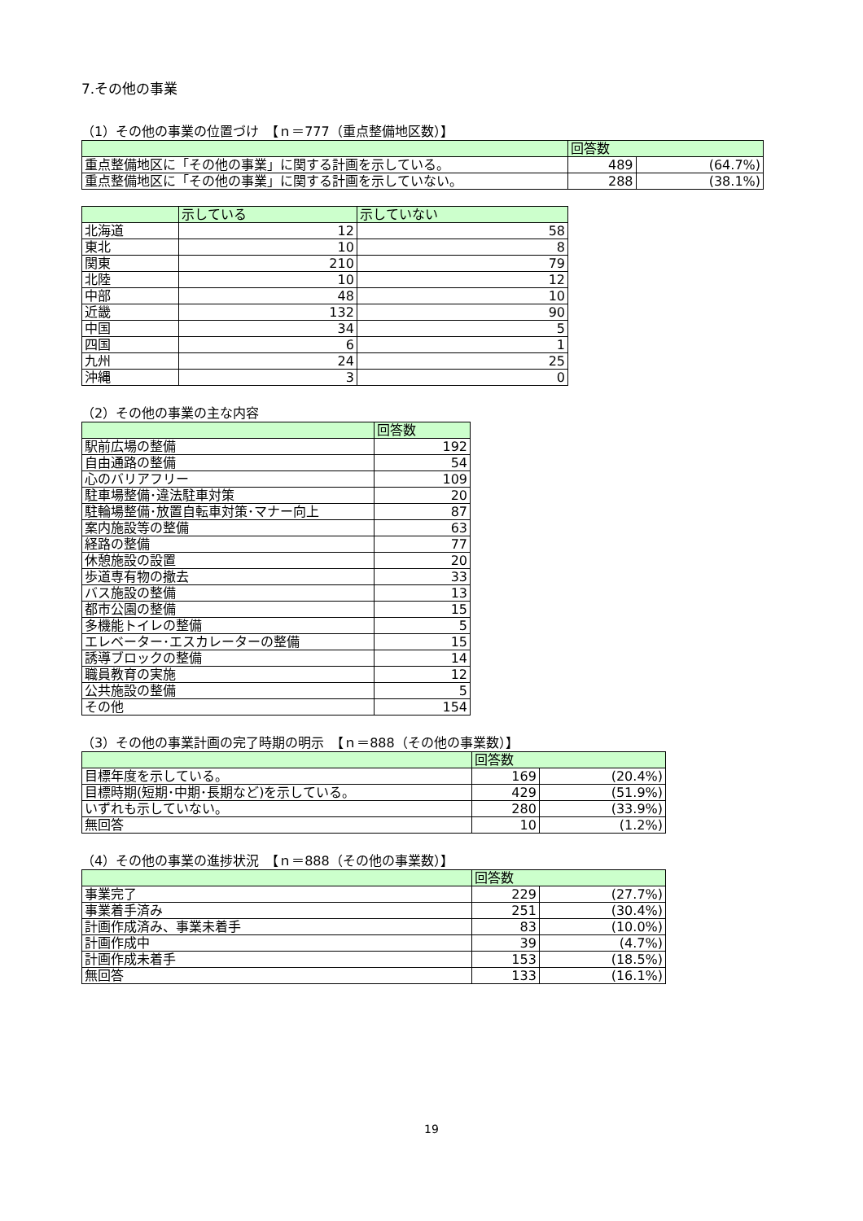7.その他の事業
（1）その他の事業の位置づけ　【ｎ＝777（重点整備地区数）】
| | 回答数 | |
| --- | --- | --- |
| 重点整備地区に「その他の事業」に関する計画を示している。 | 489 | (64.7%) |
| 重点整備地区に「その他の事業」に関する計画を示していない。 | 288 | (38.1%) |
| | 示している | 示していない |
| --- | --- | --- |
| 北海道 | 12 | 58 |
| 東北 | 10 | 8 |
| 関東 | 210 | 79 |
| 北陸 | 10 | 12 |
| 中部 | 48 | 10 |
| 近畿 | 132 | 90 |
| 中国 | 34 | 5 |
| 四国 | 6 | 1 |
| 九州 | 24 | 25 |
| 沖縄 | 3 | 0 |
（2）その他の事業の主な内容
| | 回答数 |
| --- | --- |
| 駅前広場の整備 | 192 |
| 自由通路の整備 | 54 |
| 心のバリアフリー | 109 |
| 駐車場整備･違法駐車対策 | 20 |
| 駐輪場整備･放置自転車対策･マナー向上 | 87 |
| 案内施設等の整備 | 63 |
| 経路の整備 | 77 |
| 休憩施設の設置 | 20 |
| 歩道専有物の撤去 | 33 |
| バス施設の整備 | 13 |
| 都市公園の整備 | 15 |
| 多機能トイレの整備 | 5 |
| エレベーター･エスカレーターの整備 | 15 |
| 誘導ブロックの整備 | 14 |
| 職員教育の実施 | 12 |
| 公共施設の整備 | 5 |
| その他 | 154 |
（3）その他の事業計画の完了時期の明示　【ｎ＝888（その他の事業数）】
| | 回答数 | |
| --- | --- | --- |
| 目標年度を示している。 | 169 | (20.4%) |
| 目標時期(短期･中期･長期など)を示している。 | 429 | (51.9%) |
| いずれも示していない。 | 280 | (33.9%) |
| 無回答 | 10 | (1.2%) |
（4）その他の事業の進捗状況　【ｎ＝888（その他の事業数）】
| | 回答数 | |
| --- | --- | --- |
| 事業完了 | 229 | (27.7%) |
| 事業着手済み | 251 | (30.4%) |
| 計画作成済み、事業未着手 | 83 | (10.0%) |
| 計画作成中 | 39 | (4.7%) |
| 計画作成未着手 | 153 | (18.5%) |
| 無回答 | 133 | (16.1%) |
19